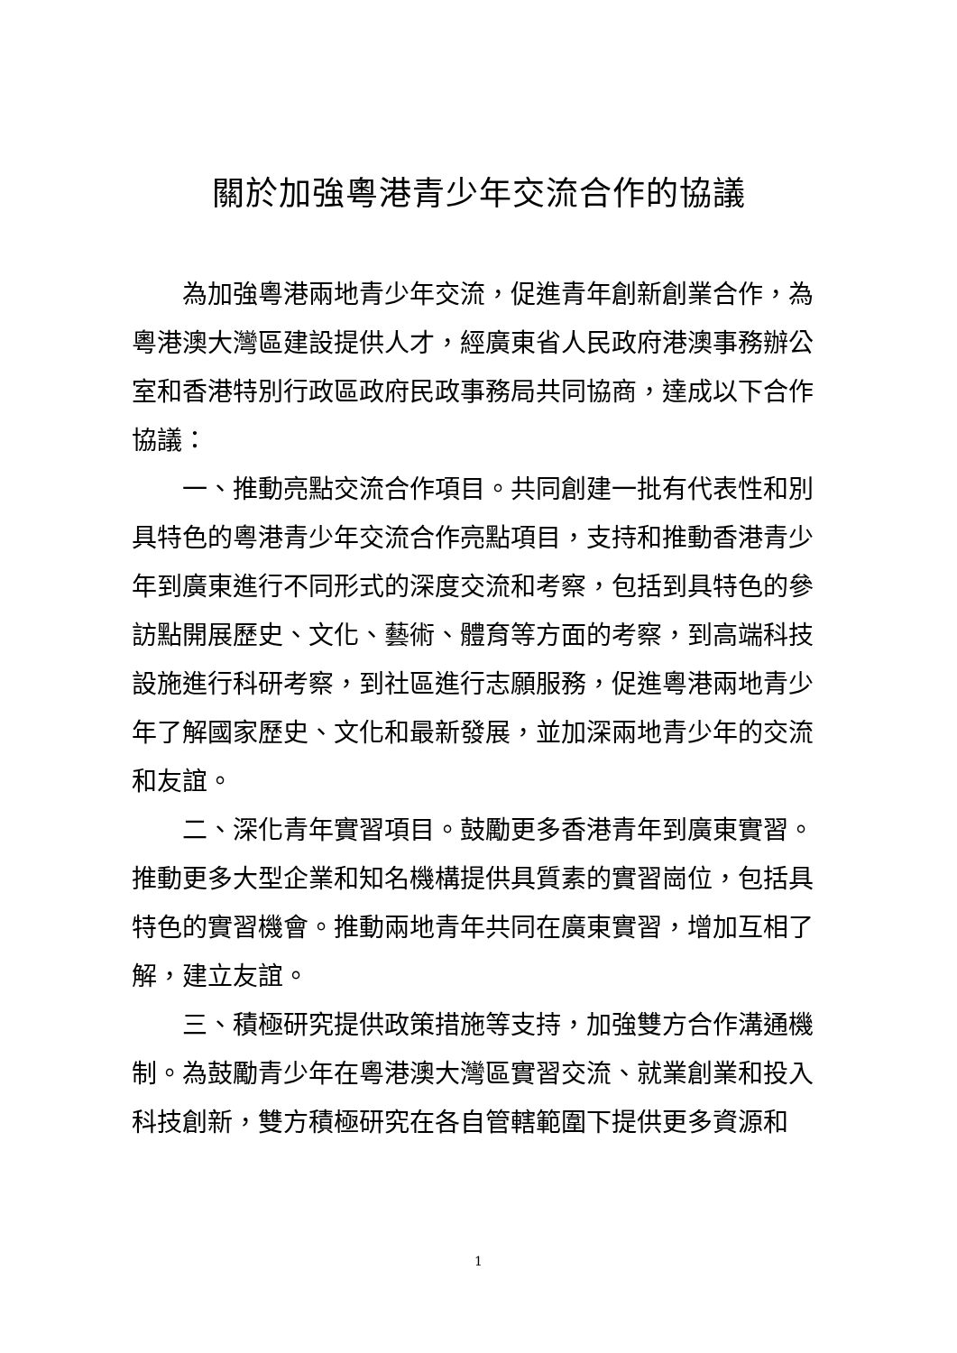關於加強粵港青少年交流合作的協議
為加強粵港兩地青少年交流，促進青年創新創業合作，為粵港澳大灣區建設提供人才，經廣東省人民政府港澳事務辦公室和香港特別行政區政府民政事務局共同協商，達成以下合作協議：
一、推動亮點交流合作項目。共同創建一批有代表性和別具特色的粵港青少年交流合作亮點項目，支持和推動香港青少年到廣東進行不同形式的深度交流和考察，包括到具特色的參訪點開展歷史、文化、藝術、體育等方面的考察，到高端科技設施進行科研考察，到社區進行志願服務，促進粵港兩地青少年了解國家歷史、文化和最新發展，並加深兩地青少年的交流和友誼。
二、深化青年實習項目。鼓勵更多香港青年到廣東實習。推動更多大型企業和知名機構提供具質素的實習崗位，包括具特色的實習機會。推動兩地青年共同在廣東實習，增加互相了解，建立友誼。
三、積極研究提供政策措施等支持，加強雙方合作溝通機制。為鼓勵青少年在粵港澳大灣區實習交流、就業創業和投入科技創新，雙方積極研究在各自管轄範圍下提供更多資源和
1